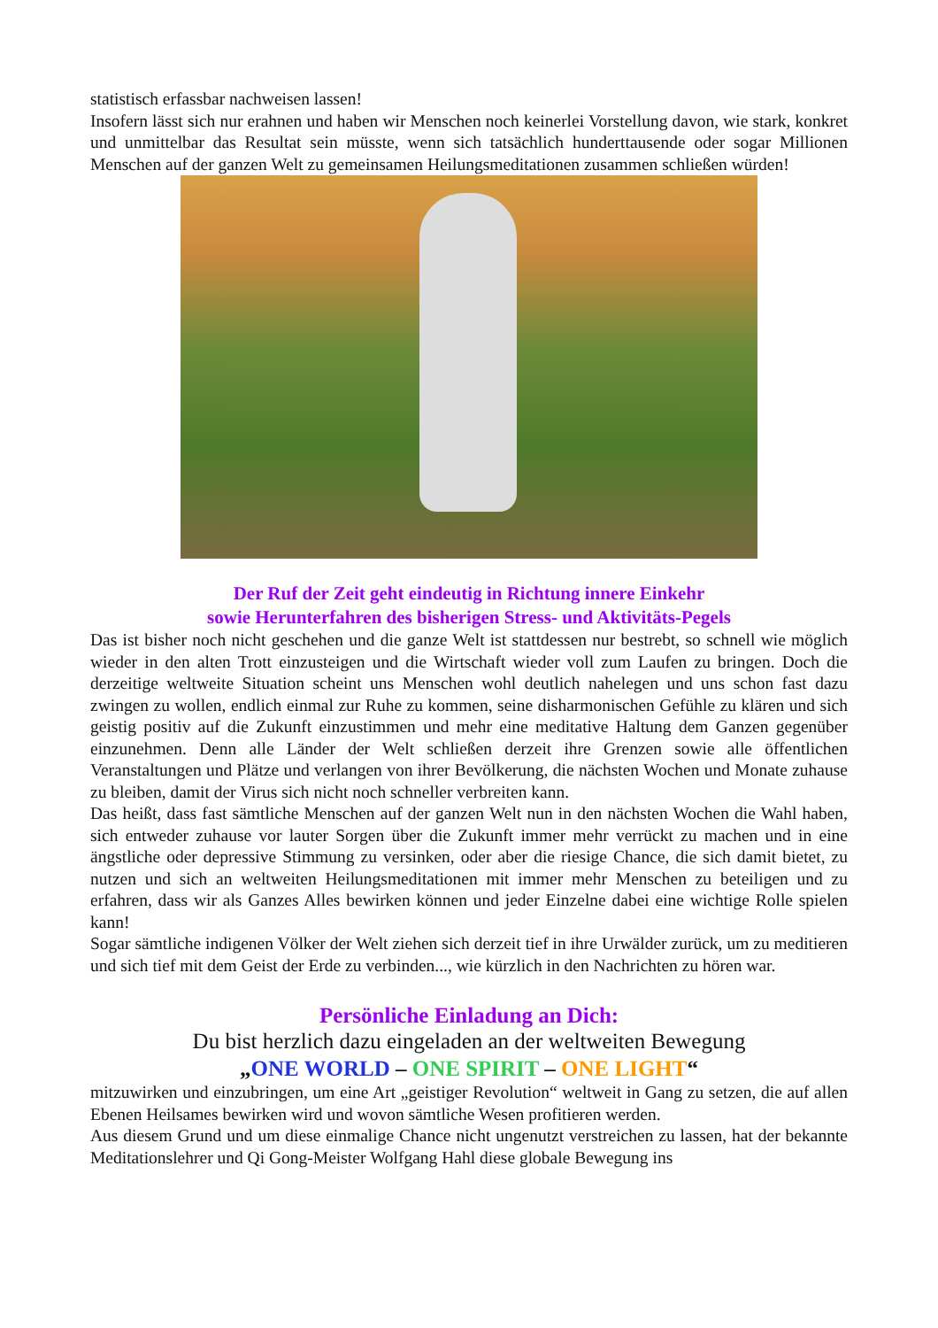statistisch erfassbar nachweisen lassen!
Insofern lässt sich nur erahnen und haben wir Menschen noch keinerlei Vorstellung davon, wie stark, konkret und unmittelbar das Resultat sein müsste, wenn sich tatsächlich hunderttausende oder sogar Millionen Menschen auf der ganzen Welt zu gemeinsamen Heilungsmeditationen zusammen schließen würden!
Der Ruf der Zeit geht eindeutig in Richtung innere Einkehr
sowie Herunterfahren des bisherigen Stress- und Aktivitäts-Pegels
Das ist bisher noch nicht geschehen und die ganze Welt ist stattdessen nur bestrebt, so schnell wie möglich wieder in den alten Trott einzusteigen und die Wirtschaft wieder voll zum Laufen zu bringen. Doch die derzeitige weltweite Situation scheint uns Menschen wohl deutlich nahelegen und uns schon fast dazu zwingen zu wollen, endlich einmal zur Ruhe zu kommen, seine disharmonischen Gefühle zu klären und sich geistig positiv auf die Zukunft einzustimmen und mehr eine meditative Haltung dem Ganzen gegenüber einzunehmen. Denn alle Länder der Welt schließen derzeit ihre Grenzen sowie alle öffentlichen Veranstaltungen und Plätze und verlangen von ihrer Bevölkerung, die nächsten Wochen und Monate zuhause zu bleiben, damit der Virus sich nicht noch schneller verbreiten kann.
Das heißt, dass fast sämtliche Menschen auf der ganzen Welt nun in den nächsten Wochen die Wahl haben, sich entweder zuhause vor lauter Sorgen über die Zukunft immer mehr verrückt zu machen und in eine ängstliche oder depressive Stimmung zu versinken, oder aber die riesige Chance, die sich damit bietet, zu nutzen und sich an weltweiten Heilungsmeditationen mit immer mehr Menschen zu beteiligen und zu erfahren, dass wir als Ganzes Alles bewirken können und jeder Einzelne dabei eine wichtige Rolle spielen kann!
Sogar sämtliche indigenen Völker der Welt ziehen sich derzeit tief in ihre Urwälder zurück, um zu meditieren und sich tief mit dem Geist der Erde zu verbinden..., wie kürzlich in den Nachrichten zu hören war.
Persönliche Einladung an Dich:
Du bist herzlich dazu eingeladen an der weltweiten Bewegung
„ONE WORLD – ONE SPIRIT – ONE LIGHT“
mitzuwirken und einzubringen, um eine Art „geistiger Revolution“ weltweit in Gang zu setzen, die auf allen Ebenen Heilsames bewirken wird und wovon sämtliche Wesen profitieren werden.
Aus diesem Grund und um diese einmalige Chance nicht ungenutzt verstreichen zu lassen, hat der bekannte Meditationslehrer und Qi Gong-Meister Wolfgang Hahl diese globale Bewegung ins